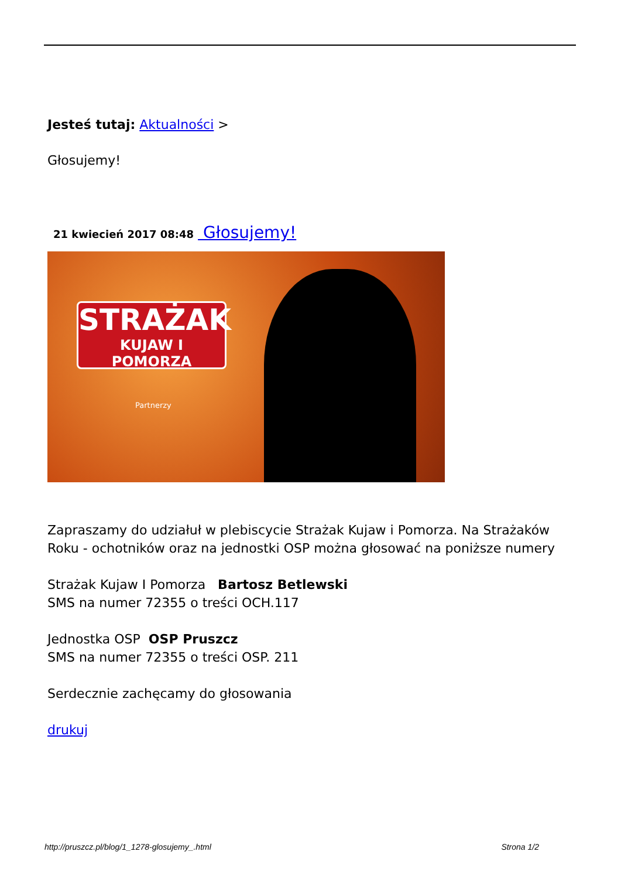Jesteś tutaj: Aktualności >
Głosujemy!
21 kwiecień 2017 08:48 Głosujemy!
STRAŻAK
KUJAW I POMORZA
Partnerzy
Zapraszamy do udziałuł w plebiscycie Strażak Kujaw i Pomorza. Na Strażaków Roku - ochotników oraz na jednostki OSP można głosować na poniższe numery
Strażak Kujaw I Pomorza Bartosz Betlewski
SMS na numer 72355 o treści OCH.117
Jednostka OSP OSP Pruszcz
SMS na numer 72355 o treści OSP. 211
Serdecznie zachęcamy do głosowania
drukuj
http://pruszcz.pl/blog/1_1278-glosujemy_.html Strona 1/2